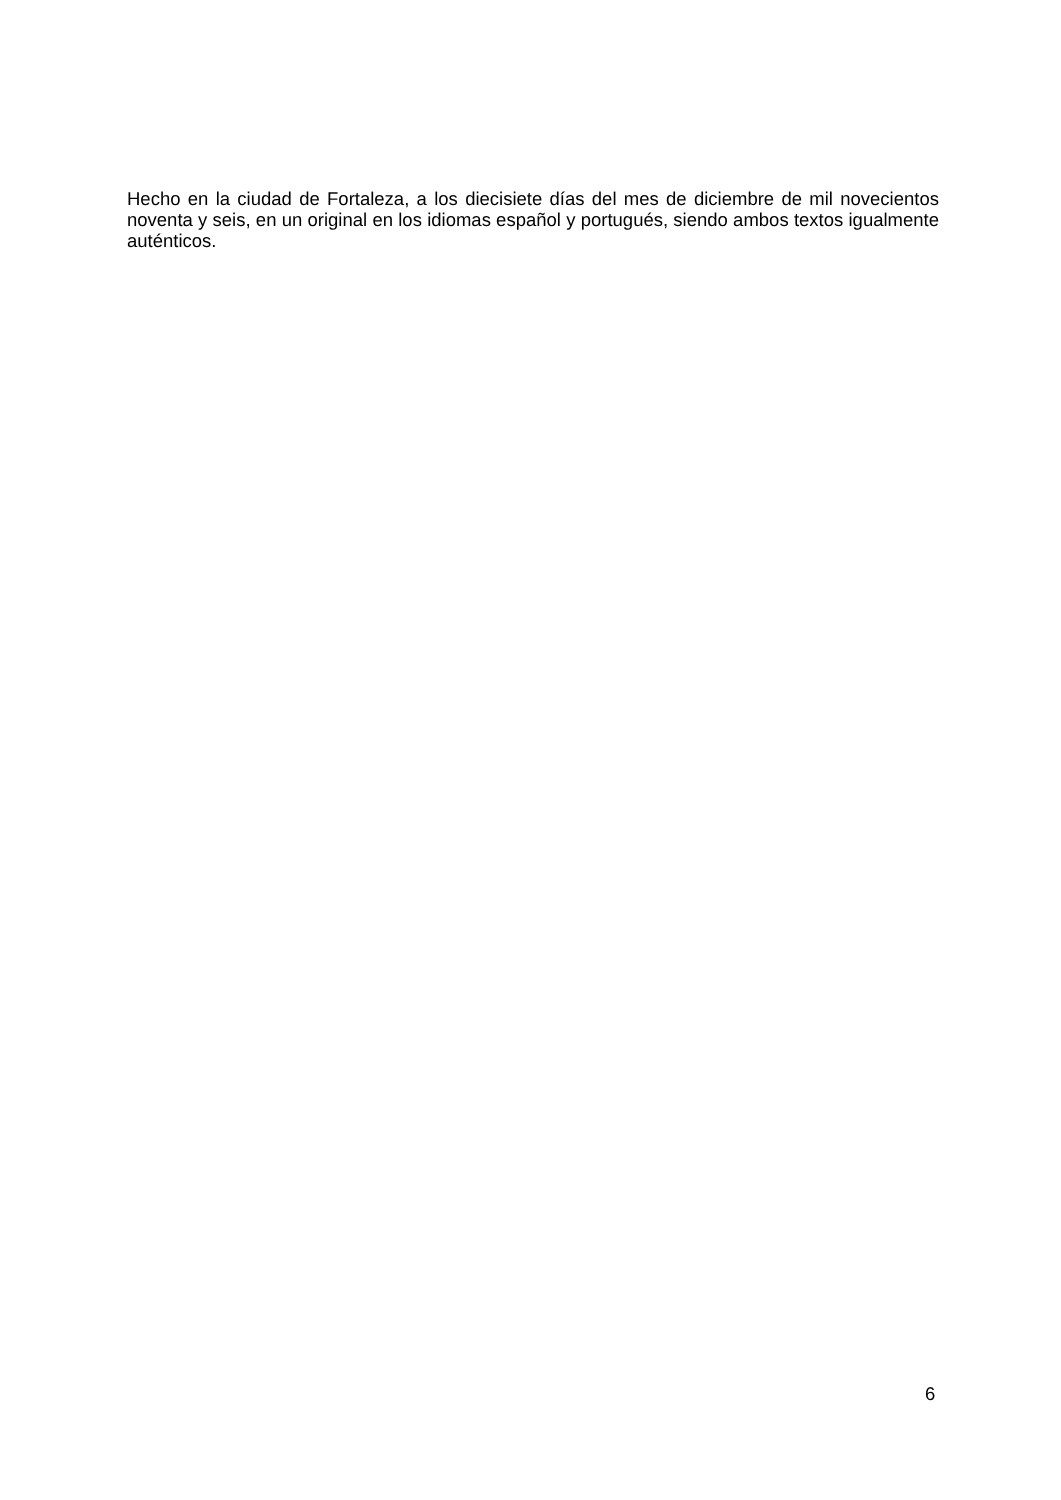Hecho en la ciudad de Fortaleza, a los diecisiete días del mes de diciembre de mil novecientos noventa y seis, en un original en los idiomas español y portugués, siendo ambos textos igualmente auténticos.
6